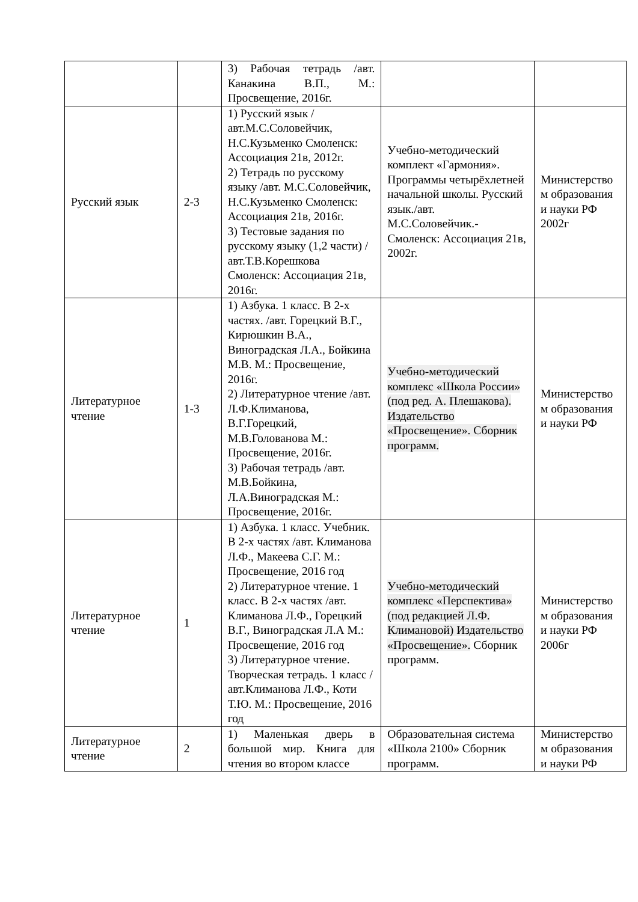| | | 3) Рабочая тетрадь /авт. Канакина В.П., М.: Просвещение, 2016г. | | |
| Русский язык | 2-3 | 1) Русский язык /авт.М.С.Соловейчик, Н.С.Кузьменко Смоленск: Ассоциация 21в, 2012г. 2) Тетрадь по русскому языку /авт. М.С.Соловейчик, Н.С.Кузьменко Смоленск: Ассоциация 21в, 2016г. 3) Тестовые задания по русскому языку (1,2 части) /авт.Т.В.Корешкова Смоленск: Ассоциация 21в, 2016г. | Учебно-методический комплект «Гармония». Программы четырёхлетней начальной школы. Русский язык./авт. М.С.Соловейчик.-Смоленск: Ассоциация 21в, 2002г. | Министерство м образования и науки РФ 2002г |
| Литературное чтение | 1-3 | 1) Азбука. 1 класс. В 2-х частях. /авт. Горецкий В.Г., Кирюшкин В.А., Виноградская Л.А., Бойкина М.В. М.: Просвещение, 2016г. 2) Литературное чтение /авт. Л.Ф.Климанова, В.Г.Горецкий, М.В.Голованова М.: Просвещение, 2016г. 3) Рабочая тетрадь /авт. М.В.Бойкина, Л.А.Виноградская М.: Просвещение, 2016г. | Учебно-методический комплекс «Школа России» (под ред. А. Плешакова). Издательство «Просвещение». Сборник программ. | Министерство м образования и науки РФ |
| Литературное чтение | 1 | 1) Азбука. 1 класс. Учебник. В 2-х частях /авт. Климанова Л.Ф., Макеева С.Г. М.: Просвещение, 2016 год 2) Литературное чтение. 1 класс. В 2-х частях /авт. Климанова Л.Ф., Горецкий В.Г., Виноградская Л.А М.: Просвещение, 2016 год 3) Литературное чтение. Творческая тетрадь. 1 класс /авт.Климанова Л.Ф., Коти Т.Ю. М.: Просвещение, 2016 год | Учебно-методический комплекс «Перспектива» (под редакцией Л.Ф. Климановой) Издательство «Просвещение». Сборник программ. | Министерство м образования и науки РФ 2006г |
| Литературное чтение | 2 | 1) Маленькая дверь в большой мир. Книга для чтения во втором классе | Образовательная система «Школа 2100» Сборник программ. | Министерство м образования и науки РФ |